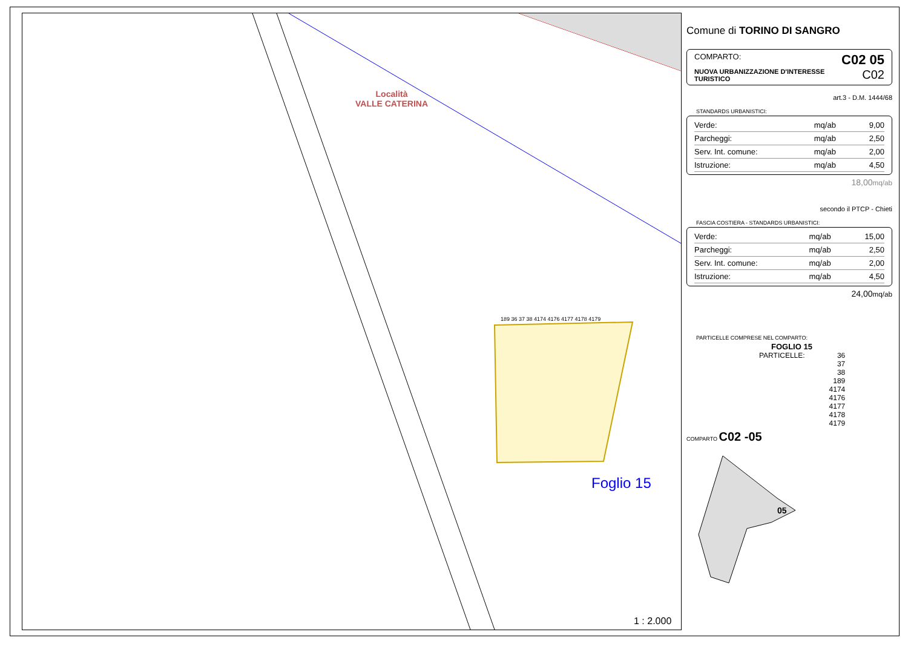Località
VALLE CATERINA
Foglio 15
1 : 2.000
189 36 37 38 4174 4176 4177 4178 4179
Comune di TORINO DI SANGRO
COMPARTO: C02 05
NUOVA URBANIZZAZIONE D'INTERESSE TURISTICO C02
art.3 - D.M. 1444/68
STANDARDS URBANISTICI:
| Verde: | mq/ab | 9,00 |
| Parcheggi: | mq/ab | 2,50 |
| Serv. Int. comune: | mq/ab | 2,00 |
| Istruzione: | mq/ab | 4,50 |
18,00mq/ab
secondo il PTCP - Chieti
FASCIA COSTIERA - STANDARDS URBANISTICI:
| Verde: | mq/ab | 15,00 |
| Parcheggi: | mq/ab | 2,50 |
| Serv. Int. comune: | mq/ab | 2,00 |
| Istruzione: | mq/ab | 4,50 |
24,00mq/ab
PARTICELLE COMPRESE NEL COMPARTO:
FOGLIO 15
PARTICELLE: 36
37
38
189
4174
4176
4177
4178
4179
COMPARTO C02 -05
05